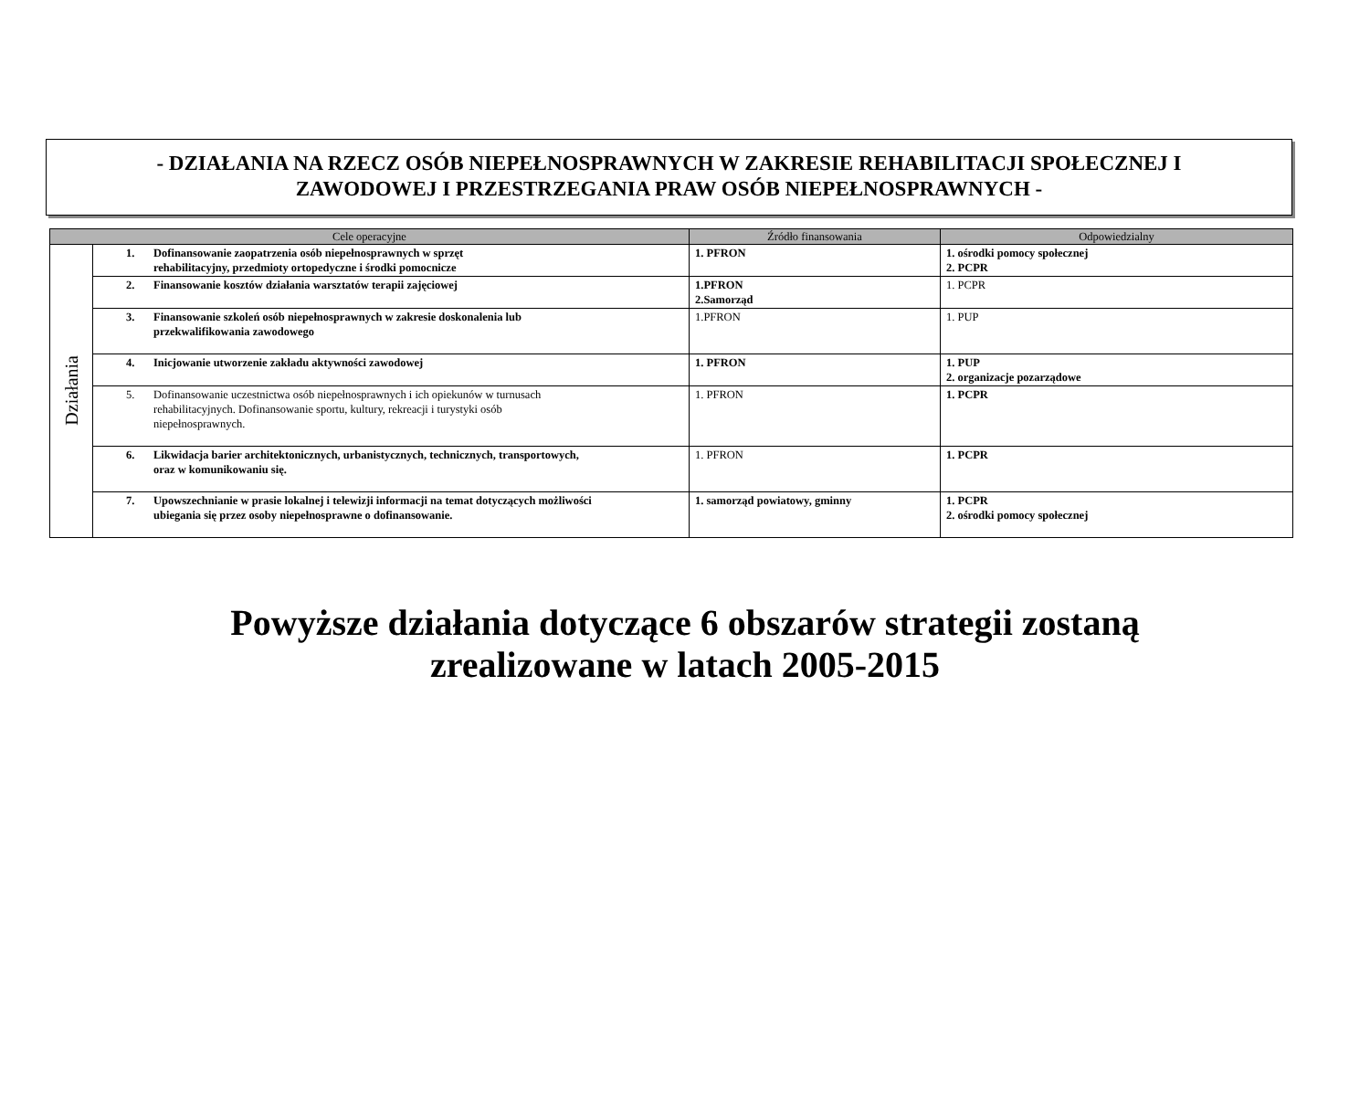- DZIAŁANIA NA RZECZ OSÓB NIEPEŁNOSPRAWNYCH W ZAKRESIE REHABILITACJI SPOŁECZNEJ I
ZAWODOWEJ I PRZESTRZEGANIA PRAW OSÓB NIEPEŁNOSPRAWNYCH -
| Cele operacyjne | | Źródło finansowania | Odpowiedzialny |
| --- | --- | --- | --- |
| Działania | 1. Dofinansowanie zaopatrzenia osób niepełnosprawnych w sprzęt rehabilitacyjny, przedmioty ortopedyczne i środki pomocnicze | 1. PFRON | 1. ośrodki pomocy społecznej 2. PCPR |
| | 2. Finansowanie kosztów działania warsztatów terapii zajęciowej | 1.PFRON 2.Samorząd | 1. PCPR |
| | 3. Finansowanie szkoleń osób niepełnosprawnych w zakresie doskonalenia lub przekwalifikowania zawodowego | 1.PFRON | 1. PUP |
| | 4. Inicjowanie utworzenie zakładu aktywności zawodowej | 1. PFRON | 1. PUP 2. organizacje pozarządowe |
| | 5. Dofinansowanie uczestnictwa osób niepełnosprawnych i ich opiekunów w turnusach rehabilitacyjnych. Dofinansowanie sportu, kultury, rekreacji i turystyki osób niepełnosprawnych. | 1. PFRON | 1. PCPR |
| | 6. Likwidacja barier architektonicznych, urbanistycznych, technicznych, transportowych, oraz w komunikowaniu się. | 1. PFRON | 1. PCPR |
| | 7. Upowszechnianie w prasie lokalnej i telewizji informacji na temat dotyczących możliwości ubiegania się przez osoby niepełnosprawne o dofinansowanie. | 1. samorząd powiatowy, gminny | 1. PCPR 2. ośrodki pomocy społecznej |
Powyższe działania dotyczące 6 obszarów strategii zostaną
zrealizowane w latach 2005-2015